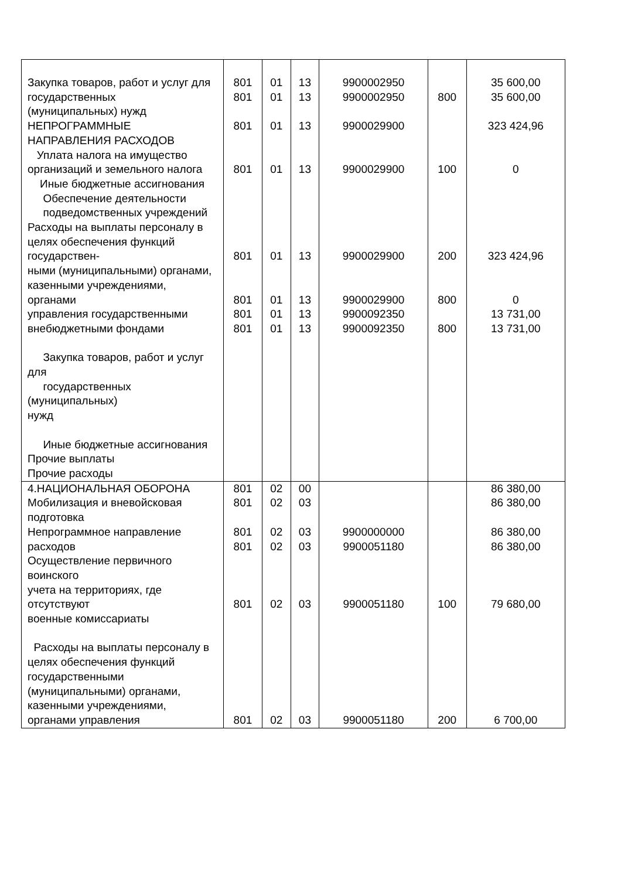| Закупка товаров, работ и услуг для государственных (муниципальных) нужд НЕПРОГРАММНЫЕ НАПРАВЛЕНИЯ РАСХОДОВ Уплата налога на имущество организаций и земельного налога Иные бюджетные ассигнования Обеспечение деятельности подведомственных учреждений Расходы на выплаты персоналу в целях обеспечения функций государствен- ными (муниципальными) органами, казенными учреждениями, органами управления государственными внебюджетными фондами Закупка товаров, работ и услуг для государственных (муниципальных) нужд Иные бюджетные ассигнования Прочие выплаты Прочие расходы | 801 801 801 801 801 801 801 801 | 01 01 01 01 01 01 01 01 | 13 13 13 13 13 13 13 13 | 9900002950 9900002950 9900029900 9900029900 9900029900 9900029900 9900092350 9900092350 | 800 100 200 800 800 | 35 600,00 35 600,00 323 424,96 0 323 424,96 0 13 731,00 13 731,00 |
| 4.НАЦИОНАЛЬНАЯ ОБОРОНА Мобилизация и вневойсковая подготовка Непрограммное направление расходов Осуществление первичного воинского учета на территориях, где отсутствуют военные комиссариаты Расходы на выплаты персоналу в целях обеспечения функций государственными (муниципальными) органами, казенными учреждениями, органами управления | 801 801 801 801 801 801 | 02 02 02 02 02 02 | 00 03 03 03 03 03 | 9900000000 9900051180 9900051180 9900051180 | 100 200 | 86 380,00 86 380,00 86 380,00 86 380,00 79 680,00 6 700,00 |